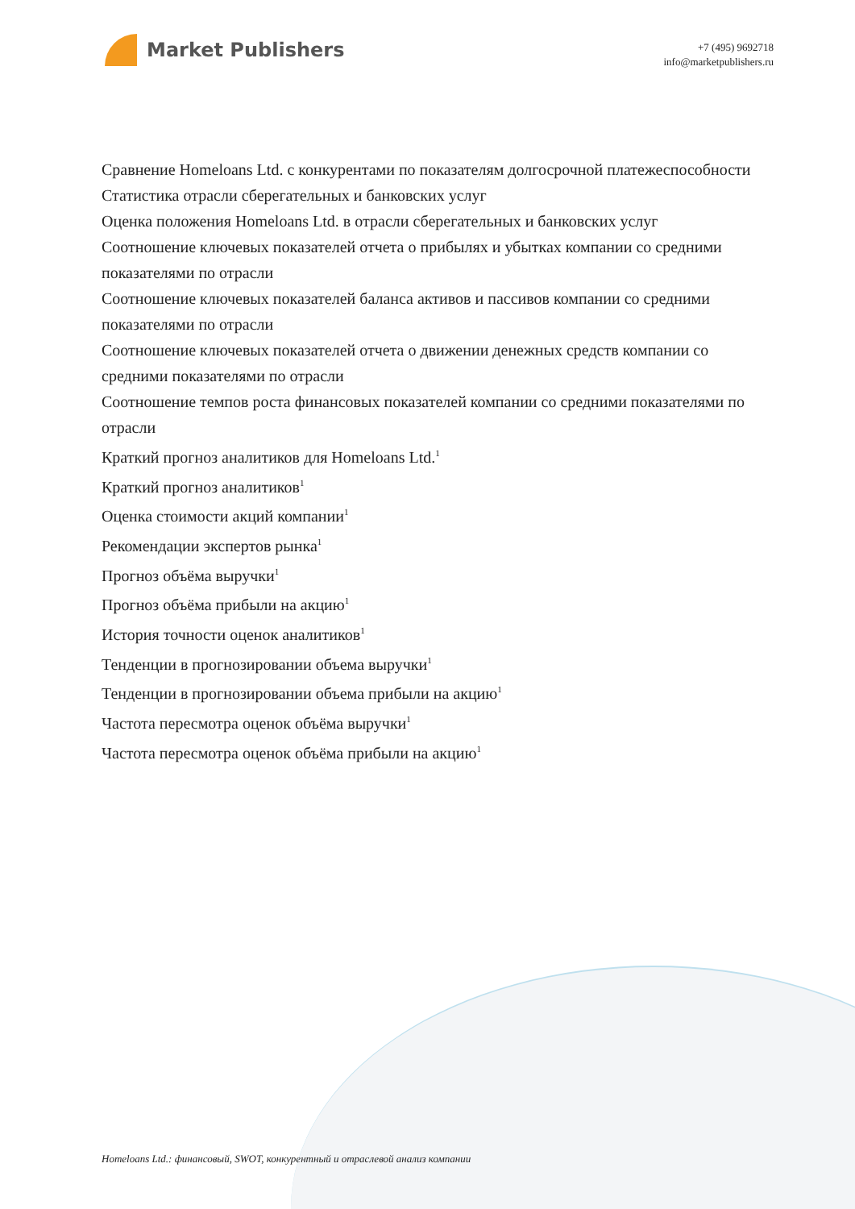Market Publishers
+7 (495) 9692718
info@marketpublishers.ru
Сравнение Homeloans Ltd. с конкурентами по показателям долгосрочной платежеспособности
Статистика отрасли сберегательных и банковских услуг
Оценка положения Homeloans Ltd. в отрасли сберегательных и банковских услуг
Соотношение ключевых показателей отчета о прибылях и убытках компании со средними показателями по отрасли
Соотношение ключевых показателей баланса активов и пассивов компании со средними показателями по отрасли
Соотношение ключевых показателей отчета о движении денежных средств компании со средними показателями по отрасли
Соотношение темпов роста финансовых показателей компании со средними показателями по отрасли
Краткий прогноз аналитиков для Homeloans Ltd.<sup>1</sup>
Краткий прогноз аналитиков<sup>1</sup>
Оценка стоимости акций компании<sup>1</sup>
Рекомендации экспертов рынка<sup>1</sup>
Прогноз объёма выручки<sup>1</sup>
Прогноз объёма прибыли на акцию<sup>1</sup>
История точности оценок аналитиков<sup>1</sup>
Тенденции в прогнозировании объема выручки<sup>1</sup>
Тенденции в прогнозировании объема прибыли на акцию<sup>1</sup>
Частота пересмотра оценок объёма выручки<sup>1</sup>
Частота пересмотра оценок объёма прибыли на акцию<sup>1</sup>
Homeloans Ltd.: финансовый, SWOT, конкурентный и отраслевой анализ компании